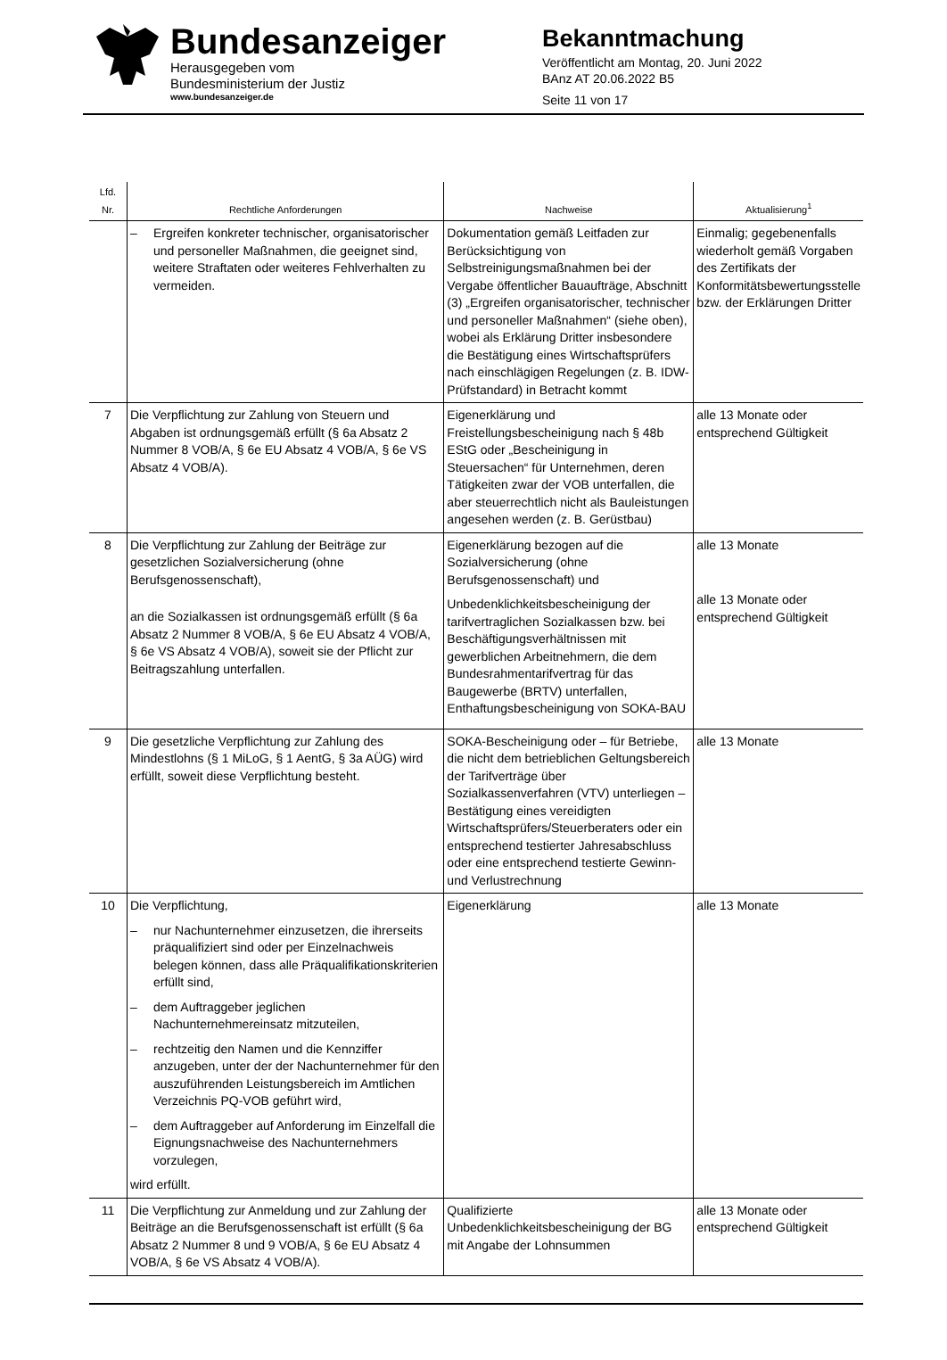Bundesanzeiger
Herausgegeben vom
Bundesministerium der Justiz
www.bundesanzeiger.de
Bekanntmachung
Veröffentlicht am Montag, 20. Juni 2022
BAnz AT 20.06.2022 B5
Seite 11 von 17
| Lfd. Nr. | Rechtliche Anforderungen | Nachweise | Aktualisierung<sup>1</sup> |
| --- | --- | --- | --- |
| | – Ergreifen konkreter technischer, organisatorischer und personeller Maßnahmen, die geeignet sind, weitere Straftaten oder weiteres Fehlverhalten zu vermeiden. | Dokumentation gemäß Leitfaden zur Berücksichtigung von Selbstreinigungsmaßnahmen bei der Vergabe öffentlicher Bauaufträge, Abschnitt (3) „Ergreifen organisatorischer, technischer und personeller Maßnahmen“ (siehe oben), wobei als Erklärung Dritter insbesondere die Bestätigung eines Wirtschaftsprüfers nach einschlägigen Regelungen (z. B. IDW-Prüfstandard) in Betracht kommt | Einmalig; gegebenenfalls wiederholt gemäß Vorgaben des Zertifikats der Konformitätsbewertungsstelle bzw. der Erklärungen Dritter |
| 7 | Die Verpflichtung zur Zahlung von Steuern und Abgaben ist ordnungsgemäß erfüllt (§ 6a Absatz 2 Nummer 8 VOB/A, § 6e EU Absatz 4 VOB/A, § 6e VS Absatz 4 VOB/A). | Eigenerklärung und Freistellungsbescheinigung nach § 48b EStG oder „Bescheinigung in Steuersachen“ für Unternehmen, deren Tätigkeiten zwar der VOB unterfallen, die aber steuerrechtlich nicht als Bauleistungen angesehen werden (z. B. Gerüstbau) | alle 13 Monate oder entsprechend Gültigkeit |
| 8 | Die Verpflichtung zur Zahlung der Beiträge zur gesetzlichen Sozialversicherung (ohne Berufsgenossenschaft), an die Sozialkassen ist ordnungsgemäß erfüllt (§ 6a Absatz 2 Nummer 8 VOB/A, § 6e EU Absatz 4 VOB/A, § 6e VS Absatz 4 VOB/A), soweit sie der Pflicht zur Beitragszahlung unterfallen. | Eigenerklärung bezogen auf die Sozialversicherung (ohne Berufsgenossenschaft) und Unbedenklichkeitsbescheinigung der tarifvertraglichen Sozialkassen bzw. bei Beschäftigungsverhältnissen mit gewerblichen Arbeitnehmern, die dem Bundesrahmentarifvertrag für das Baugewerbe (BRTV) unterfallen, Enthaftungsbescheinigung von SOKA-BAU | alle 13 Monate alle 13 Monate oder entsprechend Gültigkeit |
| 9 | Die gesetzliche Verpflichtung zur Zahlung des Mindestlohns (§ 1 MiLoG, § 1 AentG, § 3a AÜG) wird erfüllt, soweit diese Verpflichtung besteht. | SOKA-Bescheinigung oder – für Betriebe, die nicht dem betrieblichen Geltungsbereich der Tarifverträge über Sozialkassenverfahren (VTV) unterliegen – Bestätigung eines vereidigten Wirtschaftsprüfers/Steuerberaters oder ein entsprechend testierter Jahresabschluss oder eine entsprechend testierte Gewinn- und Verlustrechnung | alle 13 Monate |
| 10 | Die Verpflichtung, – nur Nachunternehmer einzusetzen, die ihrerseits präqualifiziert sind oder per Einzelnachweis belegen können, dass alle Präqualifikationskriterien erfüllt sind, – dem Auftraggeber jeglichen Nachunternehmereinsatz mitzuteilen, – rechtzeitig den Namen und die Kennziffer anzugeben, unter der der Nachunternehmer für den auszuführenden Leistungsbereich im Amtlichen Verzeichnis PQ-VOB geführt wird, – dem Auftraggeber auf Anforderung im Einzelfall die Eignungsnachweise des Nachunternehmers vorzulegen, wird erfüllt. | Eigenerklärung | alle 13 Monate |
| 11 | Die Verpflichtung zur Anmeldung und zur Zahlung der Beiträge an die Berufsgenossenschaft ist erfüllt (§ 6a Absatz 2 Nummer 8 und 9 VOB/A, § 6e EU Absatz 4 VOB/A, § 6e VS Absatz 4 VOB/A). | Qualifizierte Unbedenklichkeitsbescheinigung der BG mit Angabe der Lohnsummen | alle 13 Monate oder entsprechend Gültigkeit |